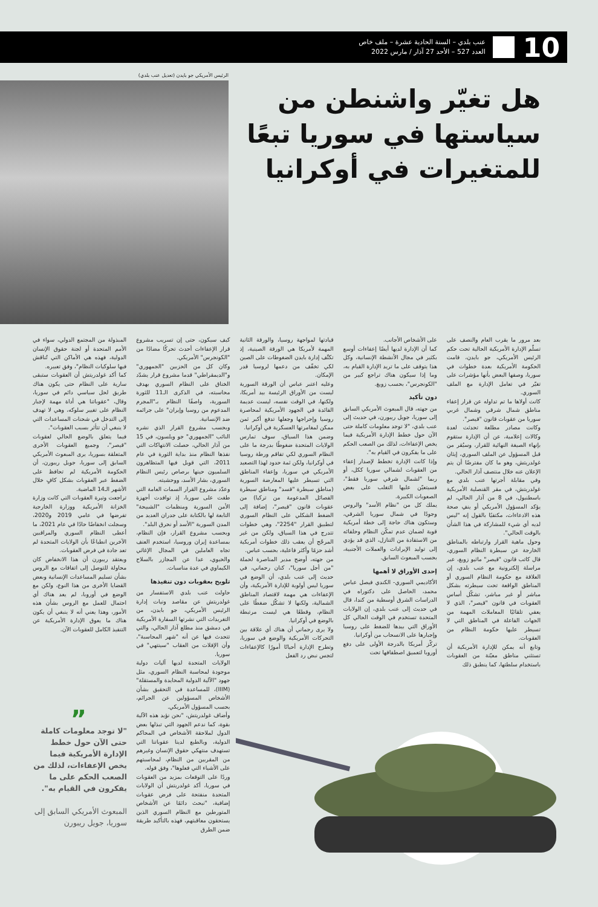10
عنب بلدي – السنة الحادية عشرة – ملف خاص
العدد 527 – الأحد 27 آذار / مارس 2022
هل تغيّر واشنطن من سياستها في سوريا تبعًا للمتغيرات في أوكرانيا
الرئيس الأمريكي جو بايدن (تعديل عنب بلدي)
بعد مرور ما يقرب العام والنصف على تسلّم الإدارة الأمريكية الحالية تحت حكم الرئيس الأمريكي، جو بايدن، قامت الحكومة الأمريكية بعدة خطوات في سوريا، وصفها البعض بأنها مؤشرات على تغيّر في تعامل الإدارة مع الملف السوري.
كانت أولاها ما تم تداوله عن قرار إعفاء مناطق شمال شرقي وشمال غربي سوريا من عقوبات قانون "قيصر".
وكانت مصادر مطلعة تحدثت لعدة وكالات إعلامية، عن أن الإدارة ستقوم بإنهاء الصيغة النهائية للقرار، وسيُقر من قبل المسؤول عن الملف السوري، إيثان غولدريتش، وهو ما كان مفترضًا أن يتم الإعلان عنه خلال منتصف آذار الحالي.
وفي مقابلة أجرتها عنب بلدي مع غولدريتش، في مقر القنصلية الأمريكية باسطنبول، في 8 من آذار الحالي، لم يؤكد المسؤول الأمريكي أو ينفِ صحة هذه الادعاءات، مكتفيًا بالقول إنه "ليس لديه أي شيء للمشاركة في هذا الشأن بالوقت الحالي".
وحول ماهية القرار وارتباطه بالمناطق الخارجة عن سيطرة النظام السوري، قال كاتب قانون "قيصر" ماثيو زويغ، عبر مراسلة إلكترونية مع عنب بلدي، إن العلاقة مع حكومة النظام السوري أو المناطق الواقعة تحت سيطرته بشكل مباشر أو غير مباشر، تشكّل أساس العقوبات في قانون "قيصر"، الذي لا يعفي تلقائيًا المعاملات المهمة من الجهات الفاعلة في المناطق التي لا تسيطر عليها حكومة النظام من العقوبات.
وتابع أنه يمكن للإدارة الأمريكية أن تستثني مناطق معيّنة من العقوبات باستخدام سلطتها، كما ينطبق ذلك
على الأشخاص الأجانب.
كما أن الإدارة لديها أيضًا إعفاءات أوسع بكثير في مجال الأنشطة الإنسانية، وكل هذا يتوقف على ما تريد الإدارة القيام به، وما إذا سيكون هناك تراجع كبير من "الكونجرس"، بحسب زويغ.
دون تأكيد
من جهته، قال المبعوث الأمريكي السابق إلى سوريا، جويل ريبورن، في حديث إلى عنب بلدي، "لا توجد معلومات كاملة حتى الآن حول خطط الإدارة الأمريكية فيما يخص الإعفاءات، لذلك من الصعب الحكم على ما يفكرون في القيام به".
وإذا كانت الإدارة تخطط لإصدار إعفاء من العقوبات لشمالي سوريا ككل، أو ربما "لشمال شرقي سوريا فقط"، فسيتعيّن عليها التغلب على بعض الصعوبات الكبيرة.
يملك كل من "نظام الأسد" والروس وجودًا في شمال سوريا الشرقي، وستكون هناك حاجة إلى خطة أمريكية قوية لضمان عدم تمكّن النظام وحلفائه من الاستفادة من التنازل، الذي قد يؤدي إلى توليد الإيرادات والعملات الأجنبية، بحسب المبعوث السابق.
إحدى الأوراق لا أهمها
الأكاديمي السوري- الكندي فيصل عباس محمد، الحاصل على دكتوراه في الدراسات الشرق أوسطية من كندا، قال في حديث إلى عنب بلدي، إن الولايات المتحدة تستخدم في الوقت الحالي كل الأوراق التي بيدها للضغط على روسيا وإجبارها على الانسحاب من أوكرانيا.
تركّز أمريكا بالدرجة الأولى على دفع أوروبا لتعميق اصطفافها تحت
قيادتها لمواجهة روسيا، والورقة الثانية المهمة لأمريكا هي الورقة الصينية، إذ تكثّف إدارة بايدن الضغوطات على الصين لكي تخفّف من دعمها لروسيا قدر الإمكان.
وعليه اعتبر عباس أن الورقة السورية ليست من الأوراق الرئيسة بيد أمريكا، ولكنها، في الوقت نفسه، ليست عديمة الفائدة في الجهود الأمريكية لمحاصرة روسيا وإحراجها وجعلها تدفع أكبر ثمن ممكن لمغامرتها العسكرية في أوكرانيا.
وضمن هذا السياق، سوف تمارس الولايات المتحدة ضغوطًا بدرجة ما على النظام السوري لكي تفاقم ورطة روسيا في أوكرانيا، ولكن ثمة حدود لهذا التصعيد الأمريكي في سوريا، وإعفاء المناطق التي تسيطر عليها المعارضة السورية (مناطق سيطرة "قسد" ومناطق سيطرة الفصائل المدعومة من تركيا) من عقوبات قانون "قيصر"، إضافة إلى الضغط الشكلي على النظام السوري لتطبيق القرار "2254"، وهي خطوات تتدرج في هذا السياق، ولكن من غير المرجّح أن يعقب ذلك خطوات أمريكية أشد حزمًا وأكثر فاعلية، بحسب عباس.
من جهته، أوضح مدير المناصرة لحملة "من أجل سوريا"، كنان رحماني، في حديث إلى عنب بلدي، أن الوضع في سوريا ليس أولوية للإدارة الأمريكية، وأن الإعفاءات هي مهمة لاقتصاد المناطق الشمالية، ولكنها لا تشكّل ضغطًا على النظام، وقطعًا هي ليست مرتبطة بالوضع في أوكرانيا.
ولا يرى رحماني أن هناك أي علاقة بين التحركات الأمريكية والوضع في سوريا، وتطرح الإدارة أحيانًا أمورًا كالإعفاءات لتجس نبض رد الفعل
كيف سيكون، حتى إن تسريب مشروع قرار الإعفاءات أحدث تحركًا مضادًا من "الكونجرس" الأمريكي.
وكان كل من الحزبين "الجمهوري" و"الديمقراطي" قدما مشروع قرار يشدّد الخناق على النظام السوري بهدف محاسبته، في الذكرى الـ11 للثورة السورية، واصفًا النظام بـ"المجرم المدعوم من روسيا وإيران" على جرائمه ضد الإنسانية.
وبحسب مشروع القرار الذي نشره النائب "الجمهوري" جو ويلسون، في 15 من آذار الحالي، حصلت الانتهاكات التي نفذها النظام منذ بداية الثورة في عام 2011، التي قوبل فيها المتظاهرون السلميون حينها برصاص رئيس النظام السوري، بشار الأسد، ووحشيته.
وعدّد مشروع القرار السمات العامة التي طغت على سوريا، إذ توافدت أجهزة الأمن السورية ومنظمات "الشبيحة" التابعة لها بالكتابة على جدران العديد من المدن السورية "الأسد أو نحرق البلد".
وبحسب مشروع القرار، فإن النظام، بمساعدة إيران وروسيا، استخدم العنف تجاه العاملين في المجال الإغاثي والحيوي، عدا عن المجازر بالسلاح الكيماوي في عدة مناسبات.
تلويح بعقوبات دون تنفيذها
حاولت عنب بلدي الاستفسار من غولدريتش عن مقاصد ونيات إدارة الرئيس الأمريكي، جو بايدن، من التغريدات التي نشرتها السفارة الأمريكية في دمشق منذ مطلع آذار الحالي، والتي تتحدث فيها عن أنه "شهر المحاسبة"، وأن الإفلات من العقاب "سينتهي" في سوريا.
الولايات المتحدة لديها آليات دولية موجودة لمحاسبة النظام السوري، مثل جهود "الآلية الدولية المحايدة والمستقلة" (IIIM)، للمساعدة في التحقيق بشأن الأشخاص المسؤولين عن الجرائم، بحسب المسؤول الأمريكي.
وأضاف غولدريتش، "نحن نؤيد هذه الآلية بقوة، كما ندعم الجهود التي تبذلها بعض الدول لملاحقة الأشخاص في المحاكم الدولية، وبالطبع لدينا عقوباتنا التي تستهدف منتهكي حقوق الإنسان وغيرهم من المقربين من النظام، لمحاسبتهم على الأشياء التي فعلوها"، وفق قوله.
وردًا على التوقعات بمزيد من العقوبات في سوريا، أكد غولدريتش أن الولايات المتحدة منفتحة على فرض عقوبات إضافية، "نبحث دائمًا عن الأشخاص المتورطين مع النظام السوري الذين يستحقون معاقبتهم، فهذه بالتأكيد طريقة ضمن الطرق
المبذولة من المجتمع الدولي، سواء في الأمم المتحدة أو لجنة حقوق الإنسان الدولية، فهذه هي الأماكن التي تُناقش فيها سلوكيات النظام"، وفق تعبيره.
كما أكد غولدريتش أن العقوبات ستبقى سارية على النظام حتى يكون هناك طريق لحل سياسي دائم في سوريا، وقال، "عقوباتنا هي أداة مهمة لإجبار النظام على تغيير سلوكه، وهي لا تهدف إلى التدخل في شحنات المساعدات التي لا ينبغي أن تتأثر بسبب العقوبات".
فيما يتعلق بالوضع الحالي لعقوبات "قيصر"، وجميع العقوبات الأخرى المتعلقة بسوريا، يرى المبعوث الأمريكي السابق إلى سوريا، جويل ريبورن، أن الحكومة الأمريكية لم تحافظ على الضغط عبر العقوبات بشكل كافٍ خلال الأشهر الـ14 الماضية.
تراجعت وتيرة العقوبات التي كانت وزارة الخزانة الأمريكية ووزارة الخارجية تفرضها في عامي 2019 و2020، وسجلت انخفاضًا حادًا في عام 2021، ما أعطى النظام السوري والمراقبين الآخرين انطباعًا بأن الولايات المتحدة لم تعد جادة في فرض العقوبات.
ويعتقد ريبورن أن هذا الانخفاض كان محاولة للتوصل إلى اتفاقات مع الروس بشأن تسليم المساعدات الإنسانية وبعض القضايا الأخرى من هذا النوع، ولكن مع الوضع في أوروبا، لم يعد هناك أي احتمال للعمل مع الروس بشأن هذه الأمور، وهذا يعني أنه لا ينبغي أن يكون هناك ما يعوق الإدارة الأمريكية عن التنفيذ الكامل للعقوبات الآن.
”
"لا توجد معلومات كاملة حتى الآن حول خطط الإدارة الأمريكية فيما يخص الإعفاءات، لذلك من الصعب الحكم على ما يفكرون في القيام به".
المبعوث الأمريكي السابق إلى سوريا، جويل ريبورن